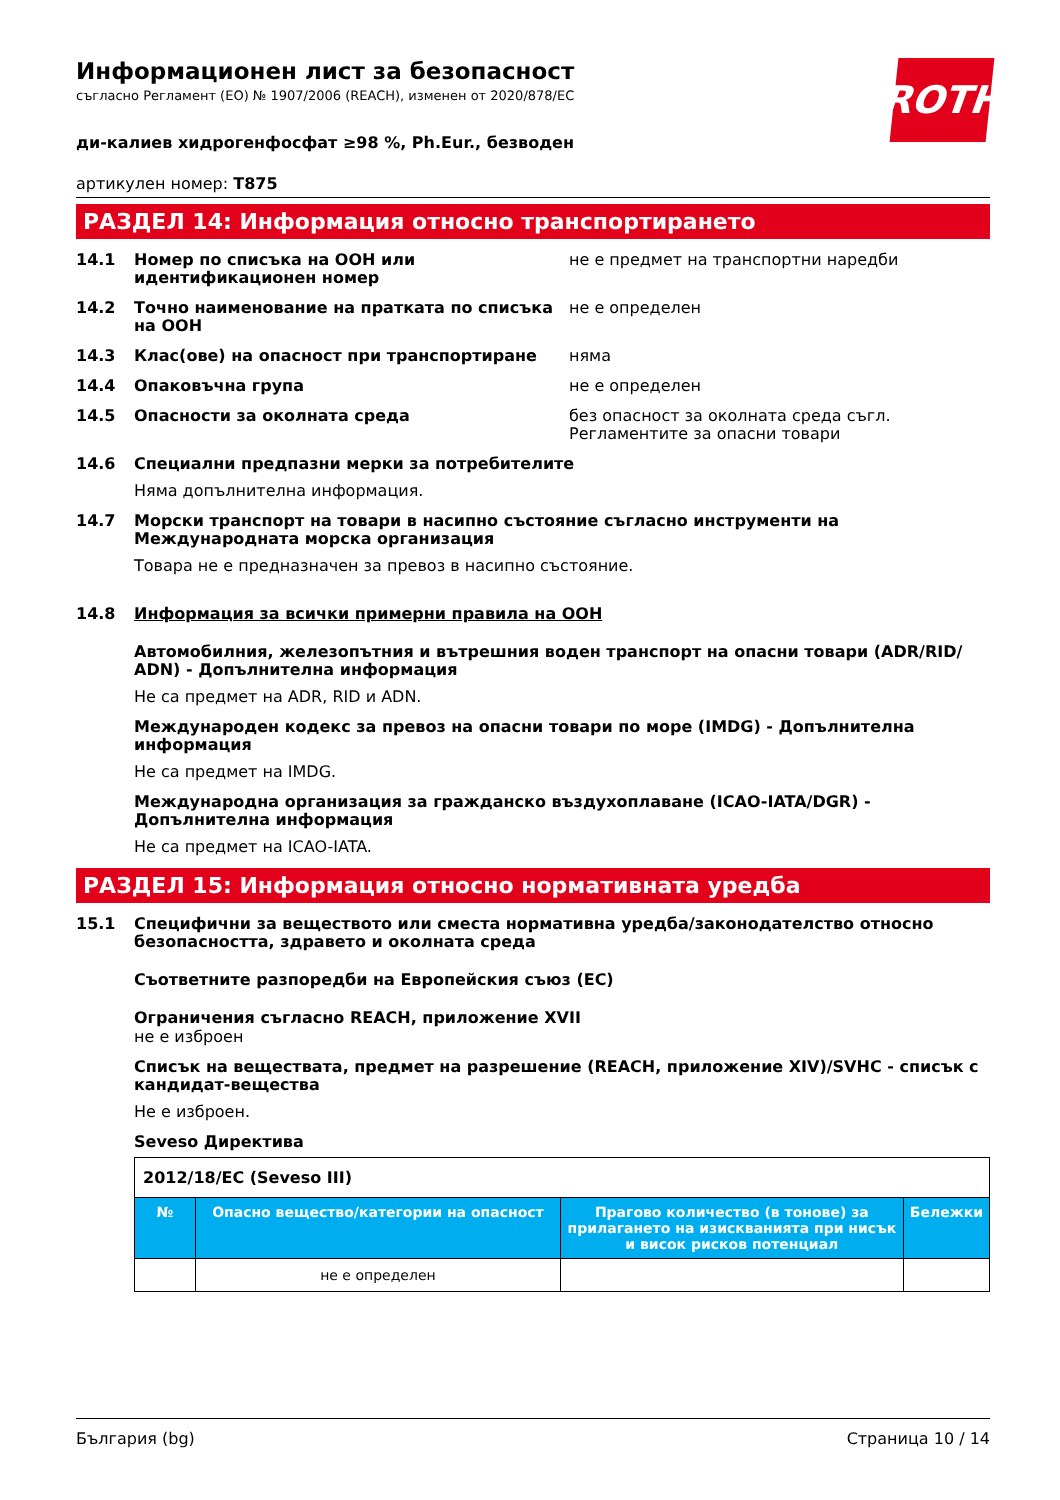ROTH
Информационен лист за безопасност
съгласно Регламент (ЕО) № 1907/2006 (REACH), изменен от 2020/878/ЕС
ди-калиев хидрогенфосфат ≥98 %, Ph.Eur., безводен
артикулен номер: T875
РАЗДЕЛ 14: Информация относно транспортирането
14.1 Номер по списъка на ООН или идентификационен номер не е предмет на транспортни наредби
14.2 Точно наименование на пратката по списъка на ООН не е определен
14.3 Клас(ове) на опасност при транспортиране няма
14.4 Опаковъчна група не е определен
14.5 Опасности за околната среда без опасност за околната среда съгл. Регламентите за опасни товари
14.6 Специални предпазни мерки за потребителите
Няма допълнителна информация.
14.7 Морски транспорт на товари в насипно състояние съгласно инструменти на Международната морска организация
Товара не е предназначен за превоз в насипно състояние.
14.8 Информация за всички примерни правила на ООН
Автомобилния, железопътния и вътрешния воден транспорт на опасни товари (ADR/RID/ ADN) - Допълнителна информация
Не са предмет на ADR, RID и ADN.
Международен кодекс за превоз на опасни товари по море (IMDG) - Допълнителна информация
Не са предмет на IMDG.
Международна организация за гражданско въздухоплаване (ICAO-IATA/DGR) - Допълнителна информация
Не са предмет на ICAO-IATA.
РАЗДЕЛ 15: Информация относно нормативната уредба
15.1 Специфични за веществото или сместа нормативна уредба/законодателство относно безопасността, здравето и околната среда
Съответните разпоредби на Европейския съюз (ЕС)
Ограничения съгласно REACH, приложение XVII
не е изброен
Списък на веществата, предмет на разрешение (REACH, приложение XIV)/SVHC - списък с кандидат-вещества
Не е изброен.
Seveso Директива
| 2012/18/ЕС (Seveso III) | | | |
| № | Опасно вещество/категории на опасност | Прагово количество (в тонове) за прилагането на изискванията при нисък и висок рисков потенциал | Бележки |
| | не е определен | | |
България (bg) Страница 10 / 14